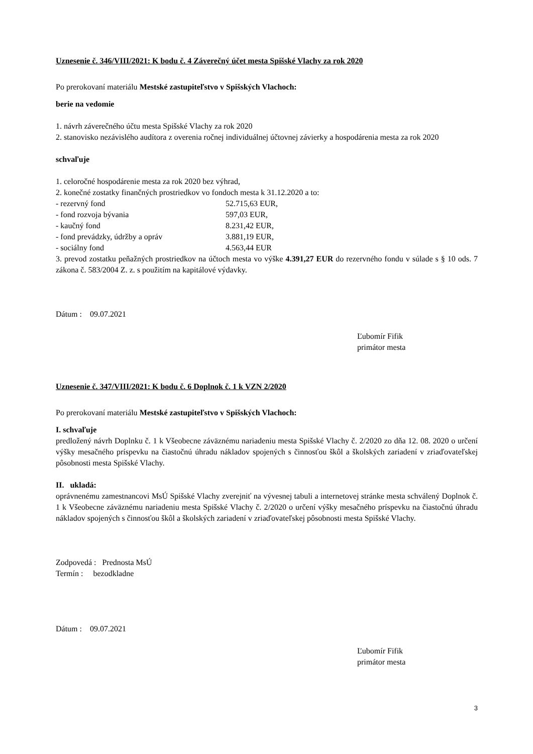Uznesenie č. 346/VIII/2021: K bodu č. 4 Záverečný účet mesta Spišské Vlachy za rok 2020
Po prerokovaní materiálu Mestské zastupiteľstvo v Spišských Vlachoch:
berie na vedomie
1. návrh záverečného účtu mesta Spišské Vlachy za rok 2020
2. stanovisko nezávislého audítora z overenia ročnej individuálnej účtovnej závierky a hospodárenia mesta za rok 2020
schvaľuje
1. celoročné hospodárenie mesta za rok 2020 bez výhrad,
2. konečné zostatky finančných prostriedkov vo fondoch mesta k 31.12.2020 a to:
| - rezervný fond | 52.715,63 EUR, |
| - fond rozvoja bývania | 597,03 EUR, |
| - kaučný fond | 8.231,42 EUR, |
| - fond prevádzky, údržby a opráv | 3.881,19 EUR, |
| - sociálny fond | 4.563,44 EUR |
3. prevod zostatku peňažných prostriedkov na účtoch mesta vo výške 4.391,27 EUR do rezervného fondu v súlade s § 10 ods. 7 zákona č. 583/2004 Z. z. s použitím na kapitálové výdavky.
Dátum : 09.07.2021
Ľubomír Fifik
primátor mesta
Uznesenie č. 347/VIII/2021: K bodu č. 6 Doplnok č. 1 k VZN 2/2020
Po prerokovaní materiálu Mestské zastupiteľstvo v Spišských Vlachoch:
I. schvaľuje
predložený návrh Doplnku č. 1 k Všeobecne záväznému nariadeniu mesta Spišské Vlachy č. 2/2020 zo dňa 12. 08. 2020 o určení výšky mesačného príspevku na čiastočnú úhradu nákladov spojených s činnosťou škôl a školských zariadení v zriaďovateľskej pôsobnosti mesta Spišské Vlachy.
II. ukladá:
oprávnenému zamestnancovi MsÚ Spišské Vlachy zverejniť na vývesnej tabuli a internetovej stránke mesta schválený Doplnok č. 1 k Všeobecne záväznému nariadeniu mesta Spišské Vlachy č. 2/2020 o určení výšky mesačného príspevku na čiastočnú úhradu nákladov spojených s činnosťou škôl a školských zariadení v zriaďovateľskej pôsobnosti mesta Spišské Vlachy.
Zodpovedá : Prednosta MsÚ
Termín : bezodkladne
Dátum : 09.07.2021
Ľubomír Fifik
primátor mesta
3